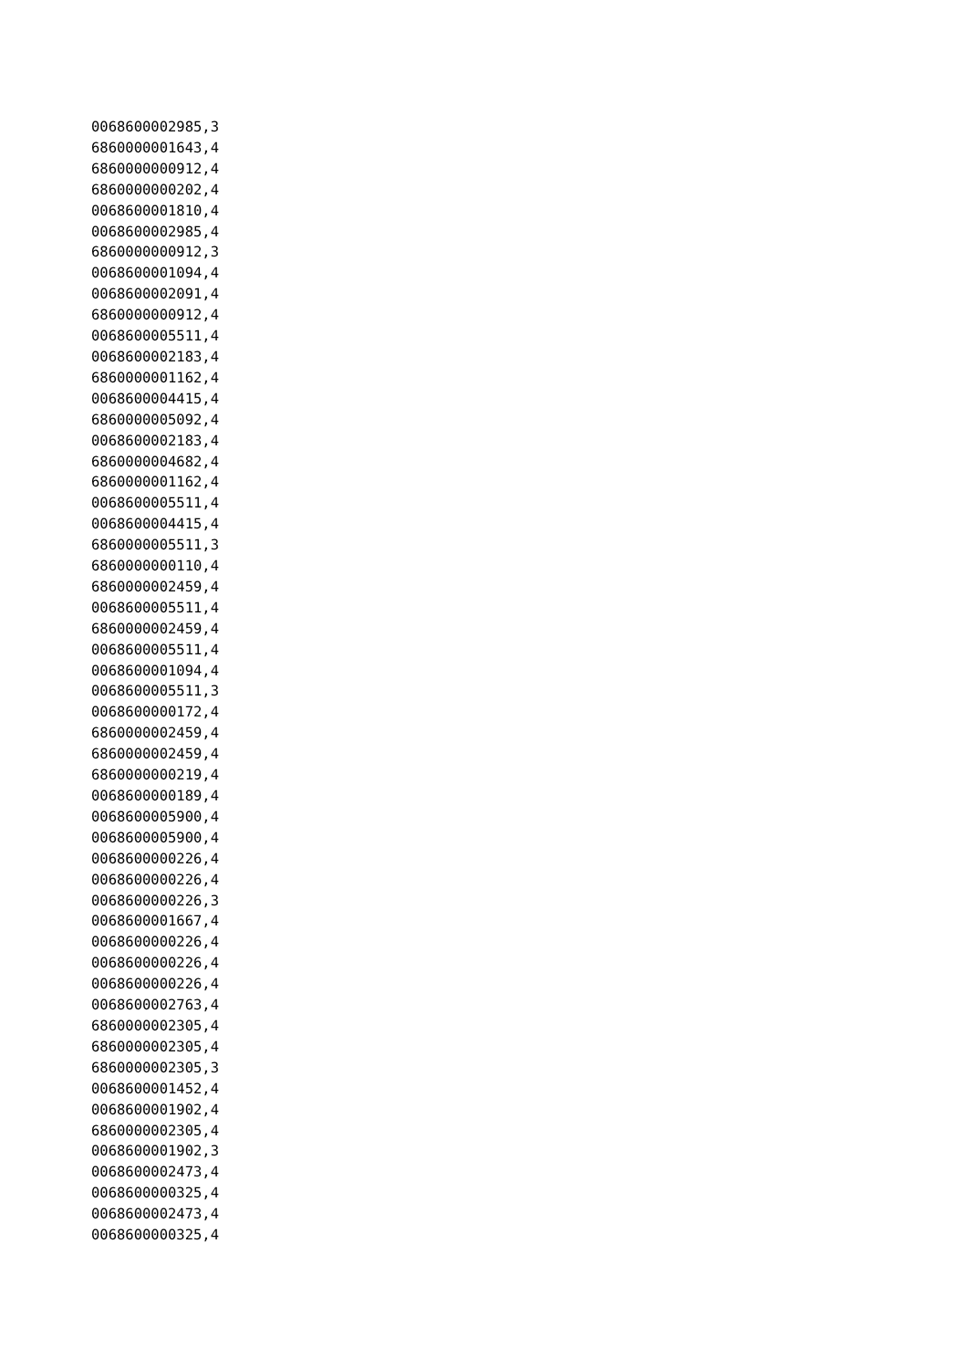0068600002985,3
6860000001643,4
6860000000912,4
6860000000202,4
0068600001810,4
0068600002985,4
6860000000912,3
0068600001094,4
0068600002091,4
6860000000912,4
0068600005511,4
0068600002183,4
6860000001162,4
0068600004415,4
6860000005092,4
0068600002183,4
6860000004682,4
6860000001162,4
0068600005511,4
0068600004415,4
6860000005511,3
6860000000110,4
6860000002459,4
0068600005511,4
6860000002459,4
0068600005511,4
0068600001094,4
0068600005511,3
0068600000172,4
6860000002459,4
6860000002459,4
6860000000219,4
0068600000189,4
0068600005900,4
0068600005900,4
0068600000226,4
0068600000226,4
0068600000226,3
0068600001667,4
0068600000226,4
0068600000226,4
0068600000226,4
0068600002763,4
6860000002305,4
6860000002305,4
6860000002305,3
0068600001452,4
0068600001902,4
6860000002305,4
0068600001902,3
0068600002473,4
0068600000325,4
0068600002473,4
0068600000325,4